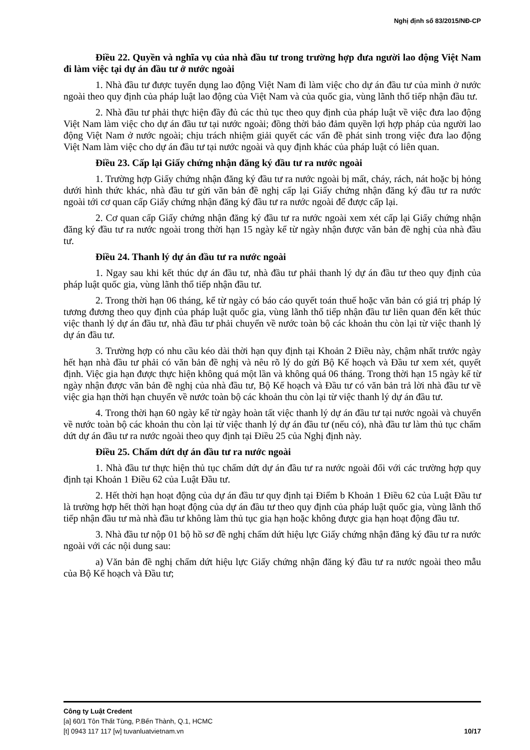Nghị định số 83/2015/NĐ-CP
Điều 22. Quyền và nghĩa vụ của nhà đầu tư trong trường hợp đưa người lao động Việt Nam đi làm việc tại dự án đầu tư ở nước ngoài
1. Nhà đầu tư được tuyển dụng lao động Việt Nam đi làm việc cho dự án đầu tư của mình ở nước ngoài theo quy định của pháp luật lao động của Việt Nam và của quốc gia, vùng lãnh thổ tiếp nhận đầu tư.
2. Nhà đầu tư phải thực hiện đầy đủ các thủ tục theo quy định của pháp luật về việc đưa lao động Việt Nam làm việc cho dự án đầu tư tại nước ngoài; đồng thời bảo đảm quyền lợi hợp pháp của người lao động Việt Nam ở nước ngoài; chịu trách nhiệm giải quyết các vấn đề phát sinh trong việc đưa lao động Việt Nam làm việc cho dự án đầu tư tại nước ngoài và quy định khác của pháp luật có liên quan.
Điều 23. Cấp lại Giấy chứng nhận đăng ký đầu tư ra nước ngoài
1. Trường hợp Giấy chứng nhận đăng ký đầu tư ra nước ngoài bị mất, cháy, rách, nát hoặc bị hỏng dưới hình thức khác, nhà đầu tư gửi văn bản đề nghị cấp lại Giấy chứng nhận đăng ký đầu tư ra nước ngoài tới cơ quan cấp Giấy chứng nhận đăng ký đầu tư ra nước ngoài để được cấp lại.
2. Cơ quan cấp Giấy chứng nhận đăng ký đầu tư ra nước ngoài xem xét cấp lại Giấy chứng nhận đăng ký đầu tư ra nước ngoài trong thời hạn 15 ngày kể từ ngày nhận được văn bản đề nghị của nhà đầu tư.
Điều 24. Thanh lý dự án đầu tư ra nước ngoài
1. Ngay sau khi kết thúc dự án đầu tư, nhà đầu tư phải thanh lý dự án đầu tư theo quy định của pháp luật quốc gia, vùng lãnh thổ tiếp nhận đầu tư.
2. Trong thời hạn 06 tháng, kể từ ngày có báo cáo quyết toán thuế hoặc văn bản có giá trị pháp lý tương đương theo quy định của pháp luật quốc gia, vùng lãnh thổ tiếp nhận đầu tư liên quan đến kết thúc việc thanh lý dự án đầu tư, nhà đầu tư phải chuyển về nước toàn bộ các khoản thu còn lại từ việc thanh lý dự án đầu tư.
3. Trường hợp có nhu cầu kéo dài thời hạn quy định tại Khoản 2 Điều này, chậm nhất trước ngày hết hạn nhà đầu tư phải có văn bản đề nghị và nêu rõ lý do gửi Bộ Kế hoạch và Đầu tư xem xét, quyết định. Việc gia hạn được thực hiện không quá một lần và không quá 06 tháng. Trong thời hạn 15 ngày kể từ ngày nhận được văn bản đề nghị của nhà đầu tư, Bộ Kế hoạch và Đầu tư có văn bản trả lời nhà đầu tư về việc gia hạn thời hạn chuyển về nước toàn bộ các khoản thu còn lại từ việc thanh lý dự án đầu tư.
4. Trong thời hạn 60 ngày kể từ ngày hoàn tất việc thanh lý dự án đầu tư tại nước ngoài và chuyển về nước toàn bộ các khoản thu còn lại từ việc thanh lý dự án đầu tư (nếu có), nhà đầu tư làm thủ tục chấm dứt dự án đầu tư ra nước ngoài theo quy định tại Điều 25 của Nghị định này.
Điều 25. Chấm dứt dự án đầu tư ra nước ngoài
1. Nhà đầu tư thực hiện thủ tục chấm dứt dự án đầu tư ra nước ngoài đối với các trường hợp quy định tại Khoản 1 Điều 62 của Luật Đầu tư.
2. Hết thời hạn hoạt động của dự án đầu tư quy định tại Điểm b Khoản 1 Điều 62 của Luật Đầu tư là trường hợp hết thời hạn hoạt động của dự án đầu tư theo quy định của pháp luật quốc gia, vùng lãnh thổ tiếp nhận đầu tư mà nhà đầu tư không làm thủ tục gia hạn hoặc không được gia hạn hoạt động đầu tư.
3. Nhà đầu tư nộp 01 bộ hồ sơ đề nghị chấm dứt hiệu lực Giấy chứng nhận đăng ký đầu tư ra nước ngoài với các nội dung sau:
a) Văn bản đề nghị chấm dứt hiệu lực Giấy chứng nhận đăng ký đầu tư ra nước ngoài theo mẫu của Bộ Kế hoạch và Đầu tư;
Công ty Luật Credent
[a] 60/1 Tôn Thất Tùng, P.Bến Thành, Q.1, HCMC
[t] 0943 117 117 [w] tuvanluatvietnam.vn 10/17